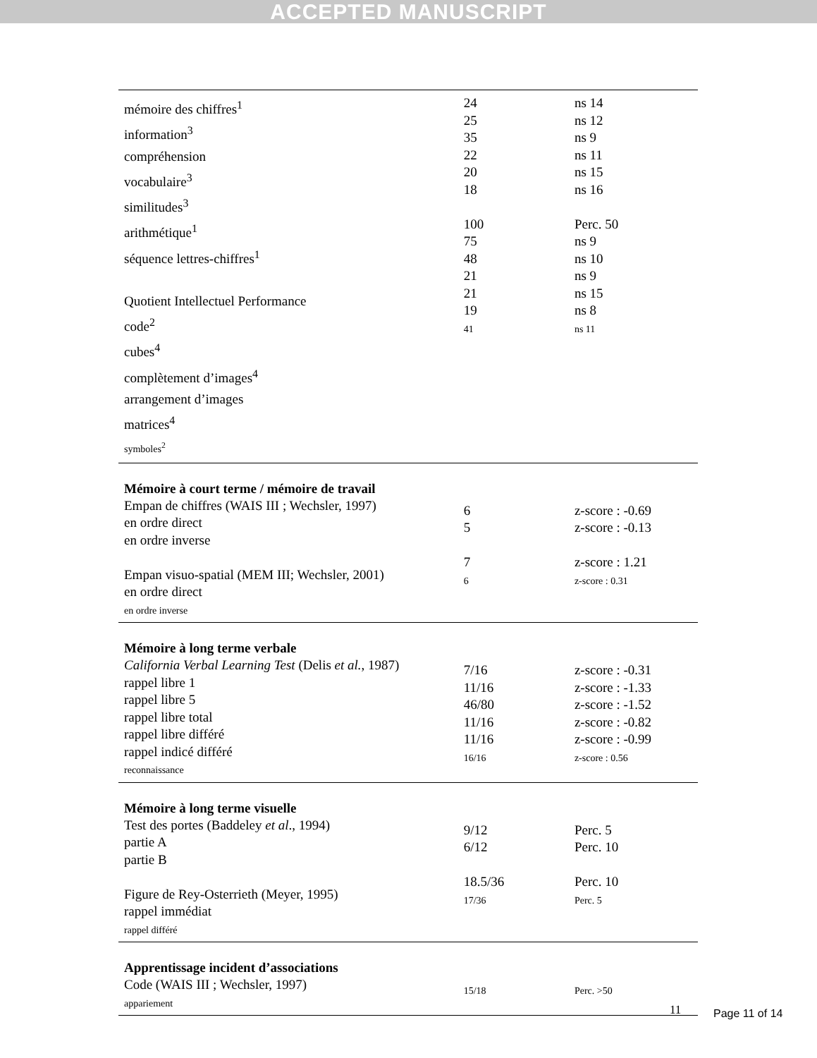ACCEPTED MANUSCRIPT
mémoire des chiffres<sup>1</sup>
information<sup>3</sup>
compréhension
vocabulaire<sup>3</sup>
similitudes<sup>3</sup>
arithmétique<sup>1</sup>
séquence lettres-chiffres<sup>1</sup>
Quotient Intellectuel Performance
code<sup>2</sup>
cubes<sup>4</sup>
complètement d’images<sup>4</sup>
arrangement d’images
matrices<sup>4</sup>
symboles<sup>2</sup>
24
25
35
22
20
18
100
75
48
21
21
19
41
ns 14
ns 12
ns 9
ns 11
ns 15
ns 16
Perc. 50
ns 9
ns 10
ns 9
ns 15
ns 8
ns 11
Mémoire à court terme / mémoire de travail
Empan de chiffres (WAIS III ; Wechsler, 1997)
en ordre direct
en ordre inverse
Empan visuo-spatial (MEM III; Wechsler, 2001)
en ordre direct
en ordre inverse
6
5
7
6
z-score : -0.69
z-score : -0.13
z-score : 1.21
z-score : 0.31
Mémoire à long terme verbale
California Verbal Learning Test (Delis et al., 1987)
rappel libre 1
rappel libre 5
rappel libre total
rappel libre différé
rappel indicé différé
reconnaissance
7/16
11/16
46/80
11/16
11/16
16/16
z-score : -0.31
z-score : -1.33
z-score : -1.52
z-score : -0.82
z-score : -0.99
z-score : 0.56
Mémoire à long terme visuelle
Test des portes (Baddeley et al., 1994)
partie A
partie B
Figure de Rey-Osterrieth (Meyer, 1995)
rappel immédiat
rappel différé
9/12
6/12
18.5/36
17/36
Perc. 5
Perc. 10
Perc. 10
Perc. 5
Apprentissage incident d’associations
Code (WAIS III ; Wechsler, 1997)
appariement
15/18
Perc. >50
11 Page 11 of 14